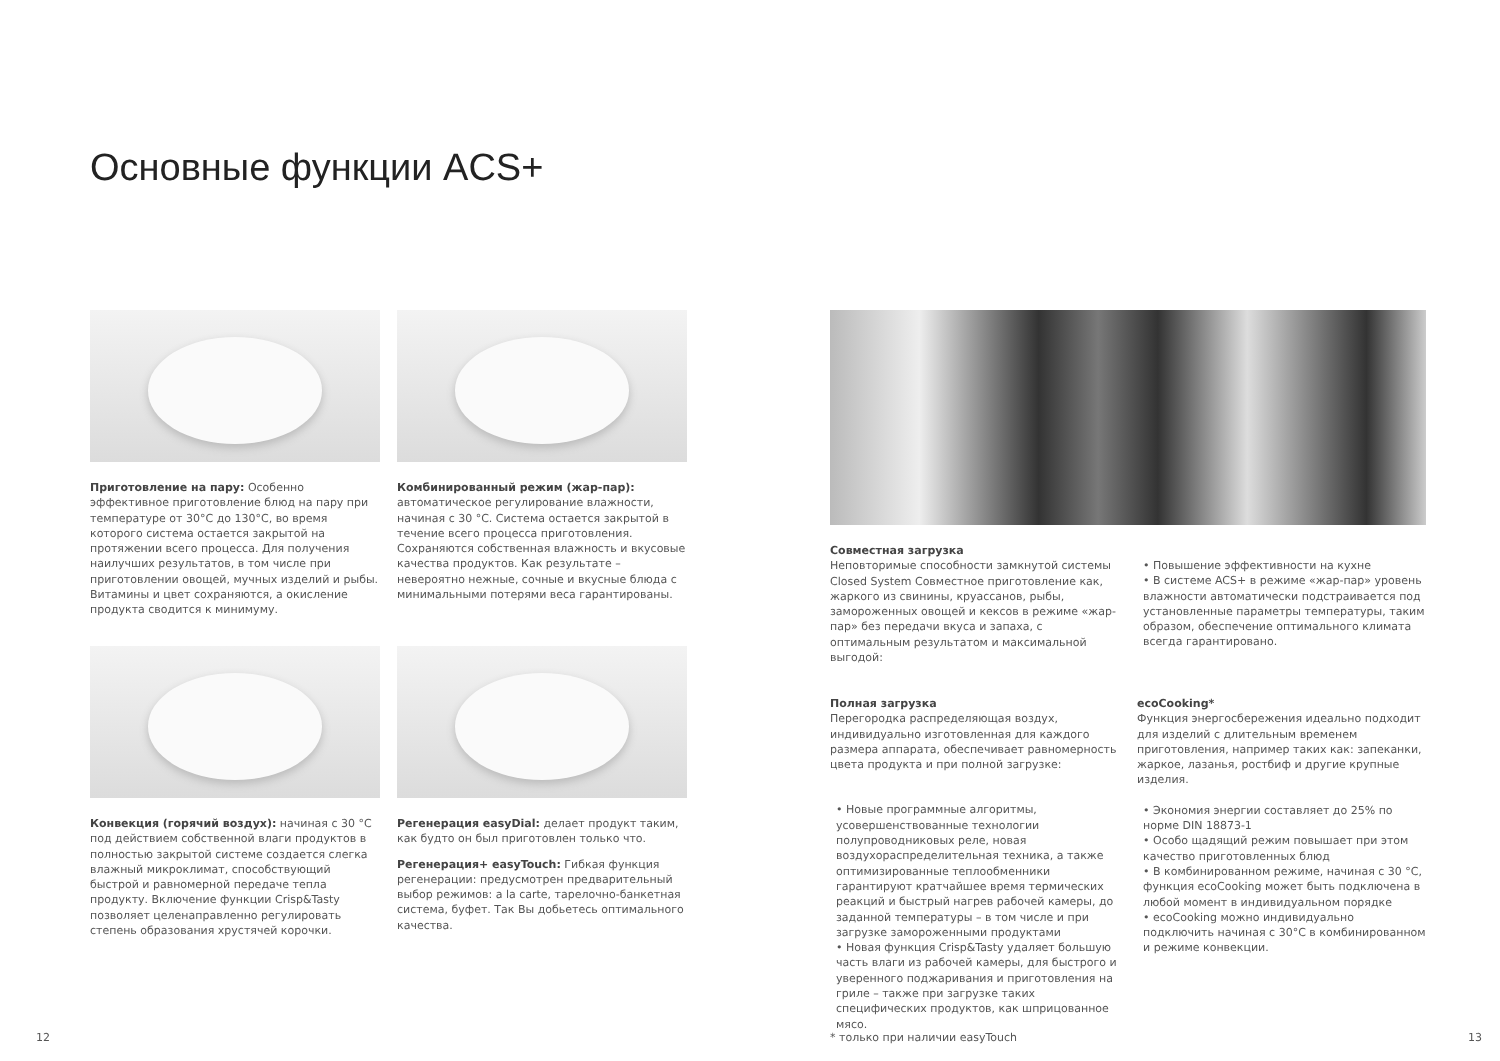Основные функции ACS+
Приготовление на пару: Особенно эффективное приготовление блюд на пару при температуре от 30°C до 130°C, во время которого система остается закрытой на протяжении всего процесса. Для получения наилучших результатов, в том числе при приготовлении овощей, мучных изделий и рыбы. Витамины и цвет сохраняются, а окисление продукта сводится к минимуму.
Комбинированный режим (жар-пар): автоматическое регулирование влажности, начиная с 30 °C. Система остается закрытой в течение всего процесса приготовления. Сохраняются собственная влажность и вкусовые качества продуктов. Как результате – невероятно нежные, сочные и вкусные блюда с минимальными потерями веса гарантированы.
Конвекция (горячий воздух): начиная с 30 °C под действием собственной влаги продуктов в полностью закрытой системе создается слегка влажный микроклимат, способствующий быстрой и равномерной передаче тепла продукту. Включение функции Crisp&Tasty позволяет целенаправленно регулировать степень образования хрустячей корочки.
Регенерация easyDial: делает продукт таким, как будто он был приготовлен только что.
Регенерация+ easyTouch: Гибкая функция регенерации: предусмотрен предварительный выбор режимов: a la carte, тарелочно-банкетная система, буфет. Так Вы добьетесь оптимального качества.
Совместная загрузка
Неповторимые способности замкнутой системы Closed System Совместное приготовление как, жаркого из свинины, круассанов, рыбы, замороженных овощей и кексов в режиме «жар-пар» без передачи вкуса и запаха, с оптимальным результатом и максимальной выгодой:
• Повышение эффективности на кухне
• В системе ACS+ в режиме «жар-пар» уровень влажности автоматически подстраивается под установленные параметры температуры, таким образом, обеспечение оптимального климата всегда гарантировано.
Полная загрузка
Перегородка распределяющая воздух, индивидуально изготовленная для каждого размера аппарата, обеспечивает равномерность цвета продукта и при полной загрузке:
• Новые программные алгоритмы, усовершенствованные технологии полупроводниковых реле, новая воздухораспределительная техника, а также оптимизированные теплообменники гарантируют кратчайшее время термических реакций и быстрый нагрев рабочей камеры, до заданной температуры – в том числе и при загрузке замороженными продуктами
• Новая функция Crisp&Tasty удаляет большую часть влаги из рабочей камеры, для быстрого и уверенного поджаривания и приготовления на гриле – также при загрузке таких специфических продуктов, как шприцованное мясо.
ecoCooking*
Функция энергосбережения идеально подходит для изделий с длительным временем приготовления, например таких как: запеканки, жаркое, лазанья, ростбиф и другие крупные изделия.
• Экономия энергии составляет до 25% по норме DIN 18873-1
• Особо щадящий режим повышает при этом качество приготовленных блюд
• В комбинированном режиме, начиная с 30 °C, функция ecoCooking может быть подключена в любой момент в индивидуальном порядке
• ecoCooking можно индивидуально подключить начиная с 30°C в комбинированном и режиме конвекции.
12 * только при наличии easyTouch 13